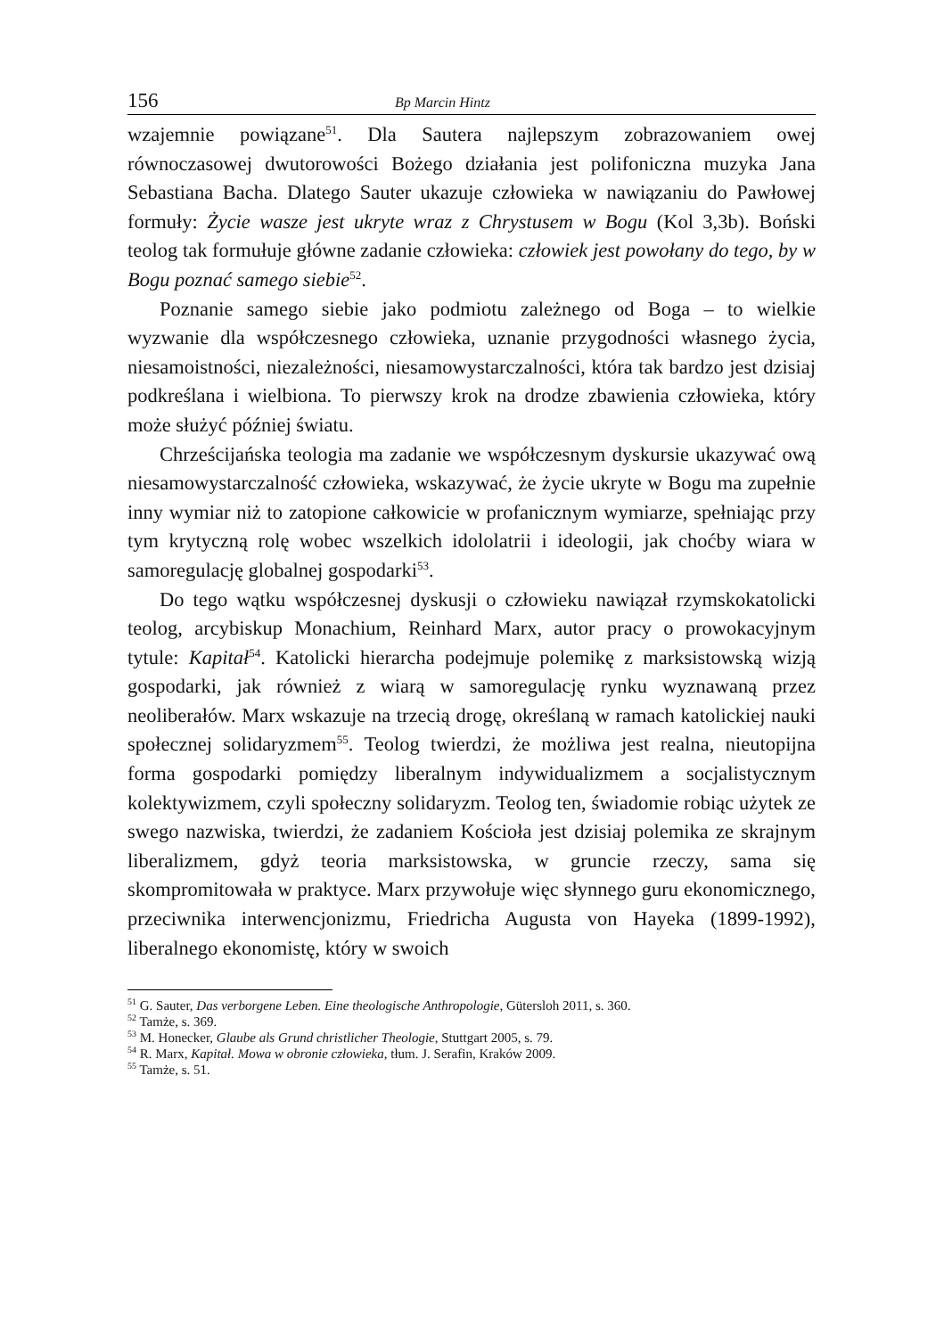156 Bp Marcin Hintz
wzajemnie powiązane<sup>51</sup>. Dla Sautera najlepszym zobrazowaniem owej równoczasowej dwutorowości Bożego działania jest polifoniczna muzyka Jana Sebastiana Bacha. Dlatego Sauter ukazuje człowieka w nawiązaniu do Pawłowej formuły: Życie wasze jest ukryte wraz z Chrystusem w Bogu (Kol 3,3b). Boński teolog tak formułuje główne zadanie człowieka: człowiek jest powołany do tego, by w Bogu poznać samego siebie<sup>52</sup>.
Poznanie samego siebie jako podmiotu zależnego od Boga – to wielkie wyzwanie dla współczesnego człowieka, uznanie przygodności własnego życia, niesamoistności, niezależności, niesamowystarczalności, która tak bardzo jest dzisiaj podkreślana i wielbiona. To pierwszy krok na drodze zbawienia człowieka, który może służyć później światu.
Chrześcijańska teologia ma zadanie we współczesnym dyskursie ukazywać ową niesamowystarczalność człowieka, wskazywać, że życie ukryte w Bogu ma zupełnie inny wymiar niż to zatopione całkowicie w profanicznym wymiarze, spełniając przy tym krytyczną rolę wobec wszelkich idololatrii i ideologii, jak choćby wiara w samoregulację globalnej gospodarki<sup>53</sup>.
Do tego wątku współczesnej dyskusji o człowieku nawiązał rzymskokatolicki teolog, arcybiskup Monachium, Reinhard Marx, autor pracy o prowokacyjnym tytule: Kapitał<sup>54</sup>. Katolicki hierarcha podejmuje polemikę z marksistowską wizją gospodarki, jak również z wiarą w samoregulację rynku wyznawaną przez neoliberałów. Marx wskazuje na trzecią drogę, określaną w ramach katolickiej nauki społecznej solidaryzmem<sup>55</sup>. Teolog twierdzi, że możliwa jest realna, nieutopijna forma gospodarki pomiędzy liberalnym indywidualizmem a socjalistycznym kolektywizmem, czyli społeczny solidaryzm. Teolog ten, świadomie robiąc użytek ze swego nazwiska, twierdzi, że zadaniem Kościoła jest dzisiaj polemika ze skrajnym liberalizmem, gdyż teoria marksistowska, w gruncie rzeczy, sama się skompromitowała w praktyce. Marx przywołuje więc słynnego guru ekonomicznego, przeciwnika interwencjonizmu, Friedricha Augusta von Hayeka (1899-1992), liberalnego ekonomistę, który w swoich
<sup>51</sup> G. Sauter, Das verborgene Leben. Eine theologische Anthropologie, Gütersloh 2011, s. 360.
<sup>52</sup> Tamże, s. 369.
<sup>53</sup> M. Honecker, Glaube als Grund christlicher Theologie, Stuttgart 2005, s. 79.
<sup>54</sup> R. Marx, Kapitał. Mowa w obronie człowieka, tłum. J. Serafin, Kraków 2009.
<sup>55</sup> Tamże, s. 51.